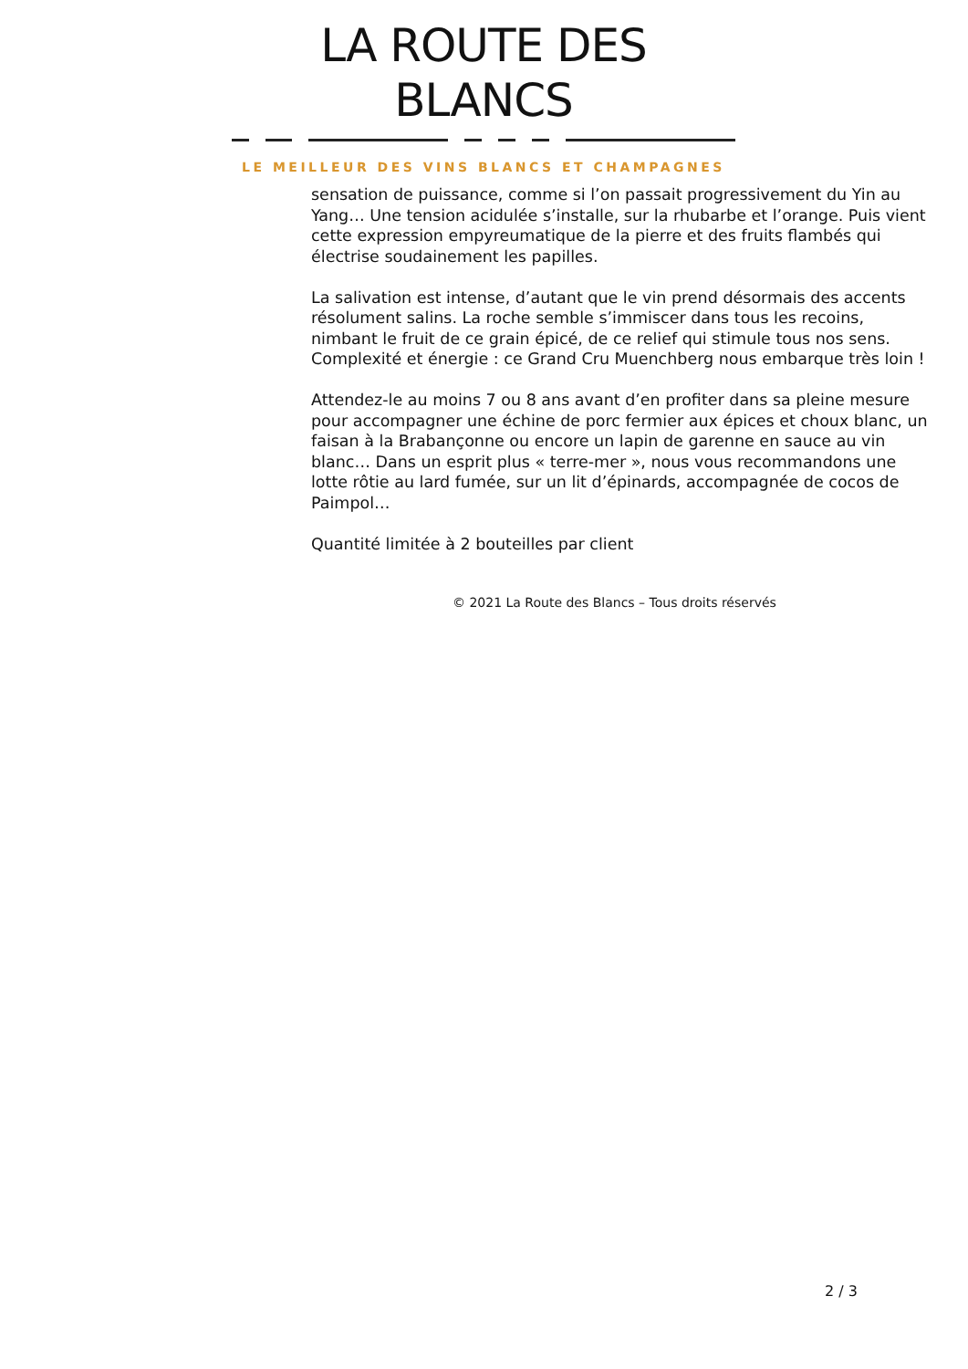LA ROUTE DES BLANCS
LE MEILLEUR DES VINS BLANCS ET CHAMPAGNES
sensation de puissance, comme si l’on passait progressivement du Yin au Yang… Une tension acidulée s’installe, sur la rhubarbe et l’orange. Puis vient cette expression empyreumatique de la pierre et des fruits flambés qui électrise soudainement les papilles.
La salivation est intense, d’autant que le vin prend désormais des accents résolument salins. La roche semble s’immiscer dans tous les recoins, nimbant le fruit de ce grain épicé, de ce relief qui stimule tous nos sens. Complexité et énergie : ce Grand Cru Muenchberg nous embarque très loin !
Attendez-le au moins 7 ou 8 ans avant d’en profiter dans sa pleine mesure pour accompagner une échine de porc fermier aux épices et choux blanc, un faisan à la Brabançonne ou encore un lapin de garenne en sauce au vin blanc… Dans un esprit plus « terre-mer », nous vous recommandons une lotte rôtie au lard fumée, sur un lit d’épinards, accompagnée de cocos de Paimpol…
Quantité limitée à 2 bouteilles par client
© 2021 La Route des Blancs – Tous droits réservés
2 / 3